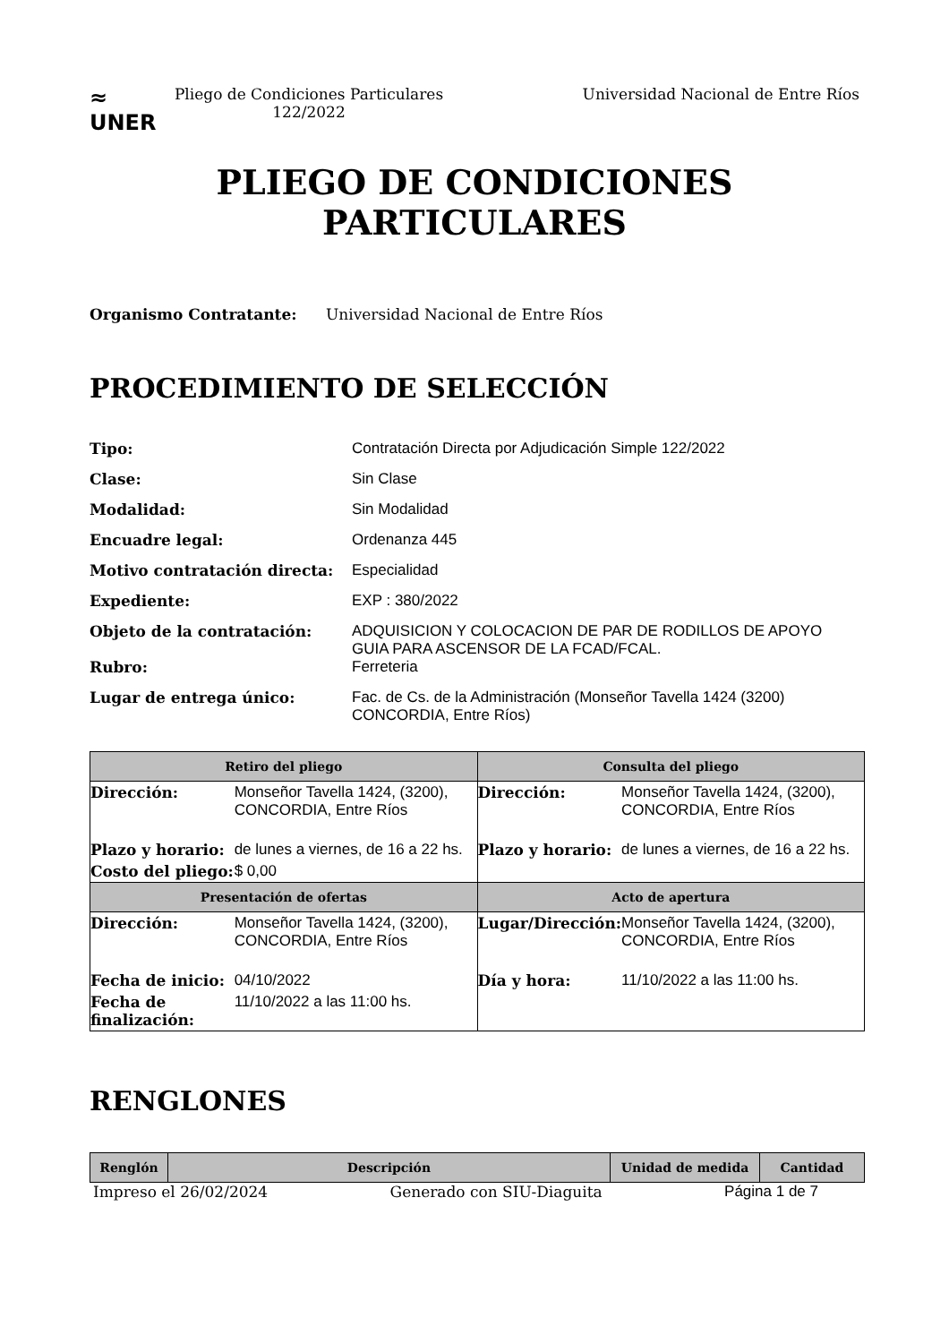≈
UNER
Pliego de Condiciones Particulares
122/2022
Universidad Nacional de Entre Ríos
PLIEGO DE CONDICIONES
PARTICULARES
Organismo Contratante: Universidad Nacional de Entre Ríos
PROCEDIMIENTO DE SELECCIÓN
Tipo: Contratación Directa por Adjudicación Simple 122/2022
Clase: Sin Clase
Modalidad: Sin Modalidad
Encuadre legal: Ordenanza 445
Motivo contratación directa: Especialidad
Expediente: EXP : 380/2022
Objeto de la contratación: ADQUISICION Y COLOCACION DE PAR DE RODILLOS DE APOYO GUIA PARA ASCENSOR DE LA FCAD/FCAL.
Rubro: Ferreteria
Lugar de entrega único: Fac. de Cs. de la Administración (Monseñor Tavella 1424 (3200) CONCORDIA, Entre Ríos)
| Retiro del pliego | | Consulta del pliego | |
| --- | --- | --- | --- |
| Dirección: | Monseñor Tavella 1424, (3200), CONCORDIA, Entre Ríos | Dirección: | Monseñor Tavella 1424, (3200), CONCORDIA, Entre Ríos |
| Plazo y horario: | de lunes a viernes, de 16 a 22 hs. | Plazo y horario: | de lunes a viernes, de 16 a 22 hs. |
| Costo del pliego: | $ 0,00 | | |
| Presentación de ofertas | | Acto de apertura | |
| Dirección: | Monseñor Tavella 1424, (3200), CONCORDIA, Entre Ríos | Lugar/Dirección: | Monseñor Tavella 1424, (3200), CONCORDIA, Entre Ríos |
| Fecha de inicio: | 04/10/2022 | Día y hora: | 11/10/2022 a las 11:00 hs. |
| Fecha de finalización: | 11/10/2022 a las 11:00 hs. | | |
RENGLONES
| Renglón | Descripción | Unidad de medida | Cantidad |
| --- | --- | --- | --- |
Impreso el 26/02/2024 Generado con SIU-Diaguita Página 1 de 7